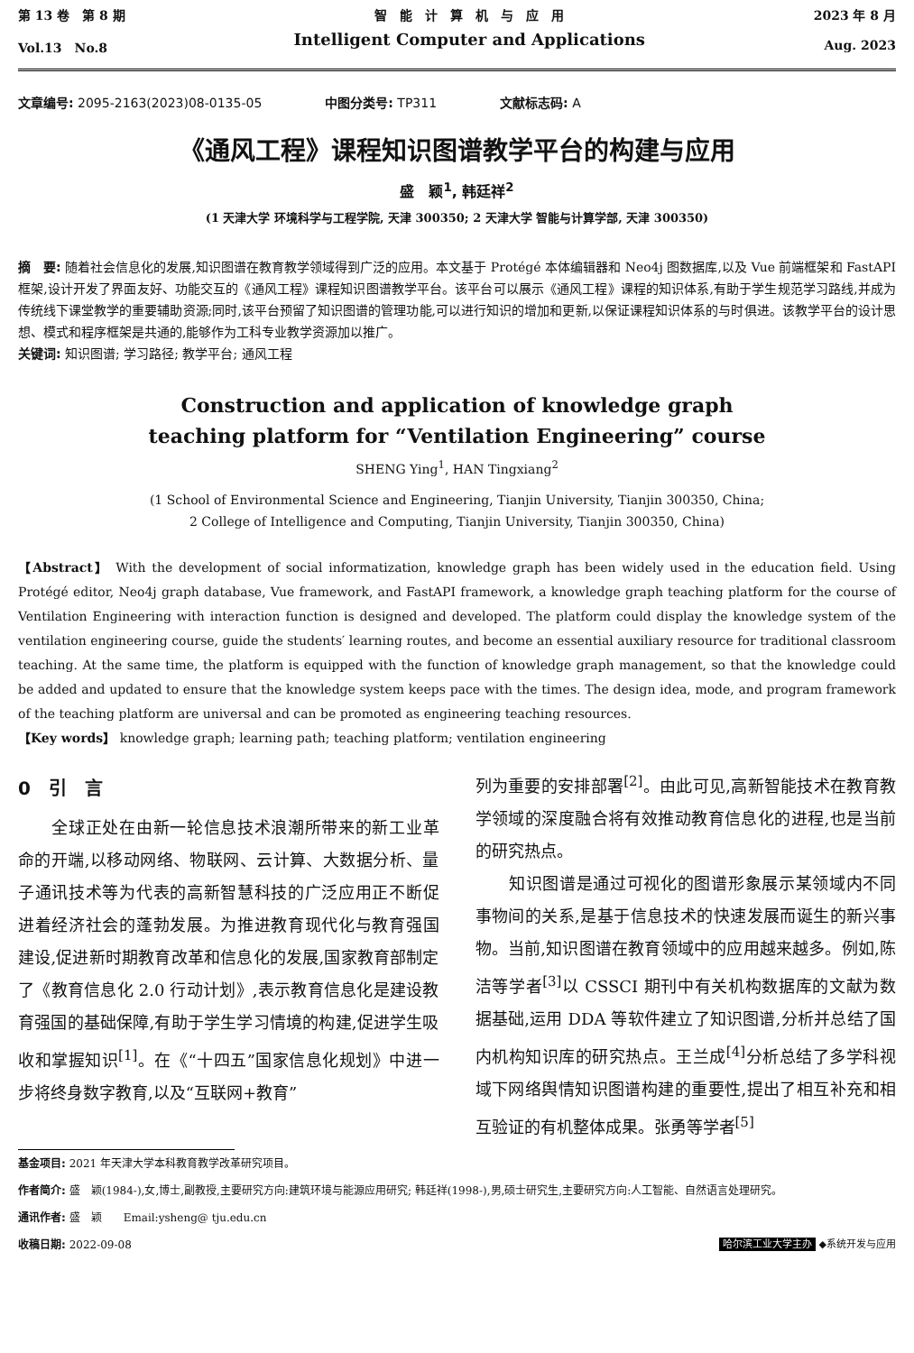第 13 卷　第 8 期
Vol.13　No.8
智　能　计　算　机　与　应　用
Intelligent Computer and Applications
2023 年 8 月
Aug. 2023
文章编号: 2095-2163(2023)08-0135-05 中图分类号: TP311 文献标志码: A
《通风工程》课程知识图谱教学平台的构建与应用
盛　颖<sup>1</sup>, 韩廷祥<sup>2</sup>
(1 天津大学 环境科学与工程学院, 天津 300350; 2 天津大学 智能与计算学部, 天津 300350)
摘　要: 随着社会信息化的发展,知识图谱在教育教学领域得到广泛的应用。本文基于 Protégé 本体编辑器和 Neo4j 图数据库,以及 Vue 前端框架和 FastAPI 框架,设计开发了界面友好、功能交互的《通风工程》课程知识图谱教学平台。该平台可以展示《通风工程》课程的知识体系,有助于学生规范学习路线,并成为传统线下课堂教学的重要辅助资源;同时,该平台预留了知识图谱的管理功能,可以进行知识的增加和更新,以保证课程知识体系的与时俱进。该教学平台的设计思想、模式和程序框架是共通的,能够作为工科专业教学资源加以推广。
关键词: 知识图谱; 学习路径; 教学平台; 通风工程
Construction and application of knowledge graph
teaching platform for “Ventilation Engineering” course
SHENG Ying<sup>1</sup>, HAN Tingxiang<sup>2</sup>
(1 School of Environmental Science and Engineering, Tianjin University, Tianjin 300350, China;
2 College of Intelligence and Computing, Tianjin University, Tianjin 300350, China)
【Abstract】 With the development of social informatization, knowledge graph has been widely used in the education field. Using Protégé editor, Neo4j graph database, Vue framework, and FastAPI framework, a knowledge graph teaching platform for the course of Ventilation Engineering with interaction function is designed and developed. The platform could display the knowledge system of the ventilation engineering course, guide the students′ learning routes, and become an essential auxiliary resource for traditional classroom teaching. At the same time, the platform is equipped with the function of knowledge graph management, so that the knowledge could be added and updated to ensure that the knowledge system keeps pace with the times. The design idea, mode, and program framework of the teaching platform are universal and can be promoted as engineering teaching resources.
【Key words】 knowledge graph; learning path; teaching platform; ventilation engineering
0　引　言
　　全球正处在由新一轮信息技术浪潮所带来的新工业革命的开端,以移动网络、物联网、云计算、大数据分析、量子通讯技术等为代表的高新智慧科技的广泛应用正不断促进着经济社会的蓬勃发展。为推进教育现代化与教育强国建设,促进新时期教育改革和信息化的发展,国家教育部制定了《教育信息化 2.0 行动计划》,表示教育信息化是建设教育强国的基础保障,有助于学生学习情境的构建,促进学生吸收和掌握知识<sup>[1]</sup>。在《“十四五”国家信息化规划》中进一步将终身数字教育,以及“互联网+教育”
列为重要的安排部署<sup>[2]</sup>。由此可见,高新智能技术在教育教学领域的深度融合将有效推动教育信息化的进程,也是当前的研究热点。
　　知识图谱是通过可视化的图谱形象展示某领域内不同事物间的关系,是基于信息技术的快速发展而诞生的新兴事物。当前,知识图谱在教育领域中的应用越来越多。例如,陈洁等学者<sup>[3]</sup>以 CSSCI 期刊中有关机构数据库的文献为数据基础,运用 DDA 等软件建立了知识图谱,分析并总结了国内机构知识库的研究热点。王兰成<sup>[4]</sup>分析总结了多学科视域下网络舆情知识图谱构建的重要性,提出了相互补充和相互验证的有机整体成果。张勇等学者<sup>[5]</sup>
基金项目: 2021 年天津大学本科教育教学改革研究项目。
作者简介: 盛　颖(1984-),女,博士,副教授,主要研究方向:建筑环境与能源应用研究; 韩廷祥(1998-),男,硕士研究生,主要研究方向:人工智能、自然语言处理研究。
通讯作者: 盛　颖　　Email:ysheng@ tju.edu.cn
收稿日期: 2022-09-08 哈尔滨工业大学主办 ◆系统开发与应用